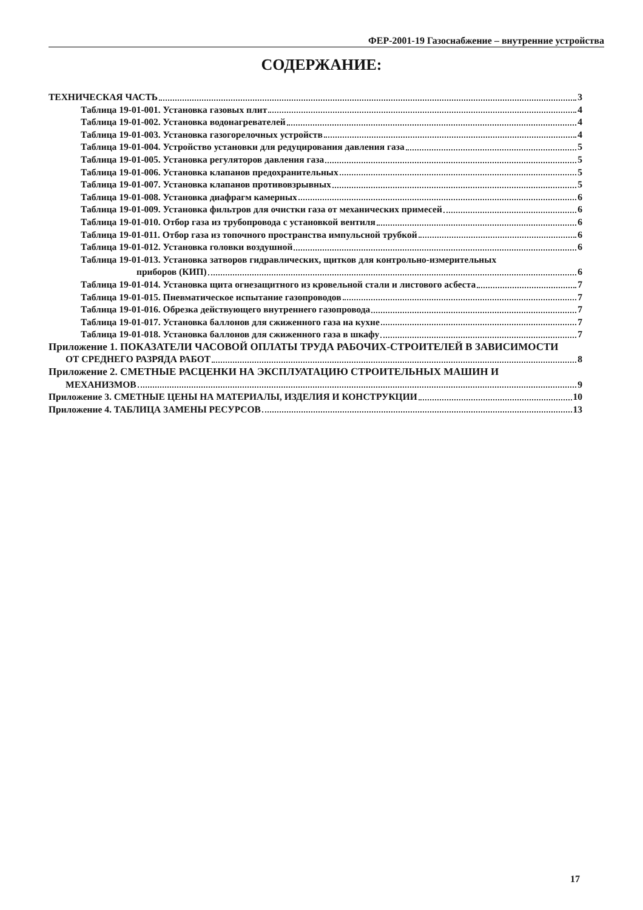ФЕР-2001-19 Газоснабжение – внутренние устройства
СОДЕРЖАНИЕ:
ТЕХНИЧЕСКАЯ ЧАСТЬ 3
Таблица 19-01-001. Установка газовых плит 4
Таблица 19-01-002. Установка водонагревателей 4
Таблица 19-01-003. Установка газогорелочных устройств 4
Таблица 19-01-004. Устройство установки для редуцирования давления газа 5
Таблица 19-01-005. Установка регуляторов давления газа 5
Таблица 19-01-006. Установка клапанов предохранительных 5
Таблица 19-01-007. Установка клапанов противовзрывных 5
Таблица 19-01-008. Установка диафрагм камерных 6
Таблица 19-01-009. Установка фильтров для очистки газа от механических примесей 6
Таблица 19-01-010. Отбор газа из трубопровода с установкой вентиля 6
Таблица 19-01-011. Отбор газа из топочного пространства импульсной трубкой 6
Таблица 19-01-012. Установка головки воздушной 6
Таблица 19-01-013. Установка затворов гидравлических, щитков для контрольно-измерительных
приборов (КИП) 6
Таблица 19-01-014. Установка щита огнезащитного из кровельной стали и листового асбеста 7
Таблица 19-01-015. Пневматическое испытание газопроводов 7
Таблица 19-01-016. Обрезка действующего внутреннего газопровода 7
Таблица 19-01-017. Установка баллонов для сжиженного газа на кухне 7
Таблица 19-01-018. Установка баллонов для сжиженного газа в шкафу 7
Приложение 1. ПОКАЗАТЕЛИ ЧАСОВОЙ ОПЛАТЫ ТРУДА РАБОЧИХ-СТРОИТЕЛЕЙ В ЗАВИСИМОСТИ
ОТ СРЕДНЕГО РАЗРЯДА РАБОТ 8
Приложение 2. СМЕТНЫЕ РАСЦЕНКИ НА ЭКСПЛУАТАЦИЮ СТРОИТЕЛЬНЫХ МАШИН И
МЕХАНИЗМОВ 9
Приложение 3. СМЕТНЫЕ ЦЕНЫ НА МАТЕРИАЛЫ, ИЗДЕЛИЯ И КОНСТРУКЦИИ 10
Приложение 4. ТАБЛИЦА ЗАМЕНЫ РЕСУРСОВ 13
17